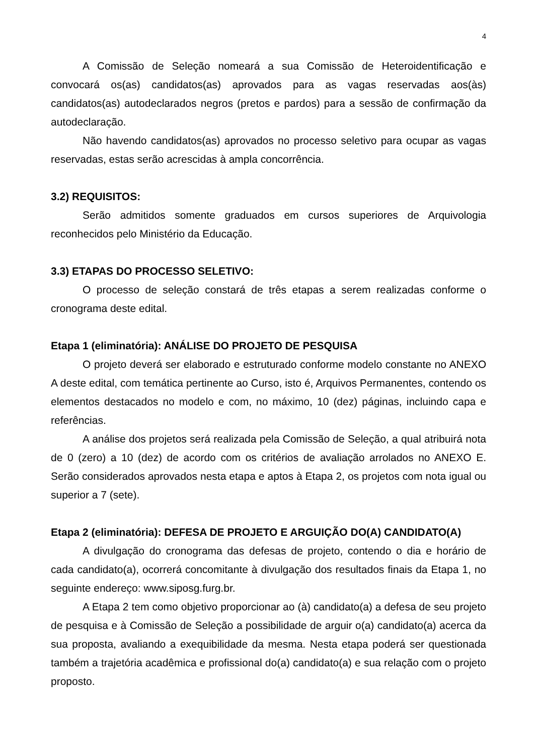4
A Comissão de Seleção nomeará a sua Comissão de Heteroidentificação e convocará os(as) candidatos(as) aprovados para as vagas reservadas aos(às) candidatos(as) autodeclarados negros (pretos e pardos) para a sessão de confirmação da autodeclaração.
Não havendo candidatos(as) aprovados no processo seletivo para ocupar as vagas reservadas, estas serão acrescidas à ampla concorrência.
3.2) REQUISITOS:
Serão admitidos somente graduados em cursos superiores de Arquivologia reconhecidos pelo Ministério da Educação.
3.3) ETAPAS DO PROCESSO SELETIVO:
O processo de seleção constará de três etapas a serem realizadas conforme o cronograma deste edital.
Etapa 1 (eliminatória): ANÁLISE DO PROJETO DE PESQUISA
O projeto deverá ser elaborado e estruturado conforme modelo constante no ANEXO A deste edital, com temática pertinente ao Curso, isto é, Arquivos Permanentes, contendo os elementos destacados no modelo e com, no máximo, 10 (dez) páginas, incluindo capa e referências.
A análise dos projetos será realizada pela Comissão de Seleção, a qual atribuirá nota de 0 (zero) a 10 (dez) de acordo com os critérios de avaliação arrolados no ANEXO E. Serão considerados aprovados nesta etapa e aptos à Etapa 2, os projetos com nota igual ou superior a 7 (sete).
Etapa 2 (eliminatória): DEFESA DE PROJETO E ARGUIÇÃO DO(A) CANDIDATO(A)
A divulgação do cronograma das defesas de projeto, contendo o dia e horário de cada candidato(a), ocorrerá concomitante à divulgação dos resultados finais da Etapa 1, no seguinte endereço: www.siposg.furg.br.
A Etapa 2 tem como objetivo proporcionar ao (à) candidato(a) a defesa de seu projeto de pesquisa e à Comissão de Seleção a possibilidade de arguir o(a) candidato(a) acerca da sua proposta, avaliando a exequibilidade da mesma. Nesta etapa poderá ser questionada também a trajetória acadêmica e profissional do(a) candidato(a) e sua relação com o projeto proposto.